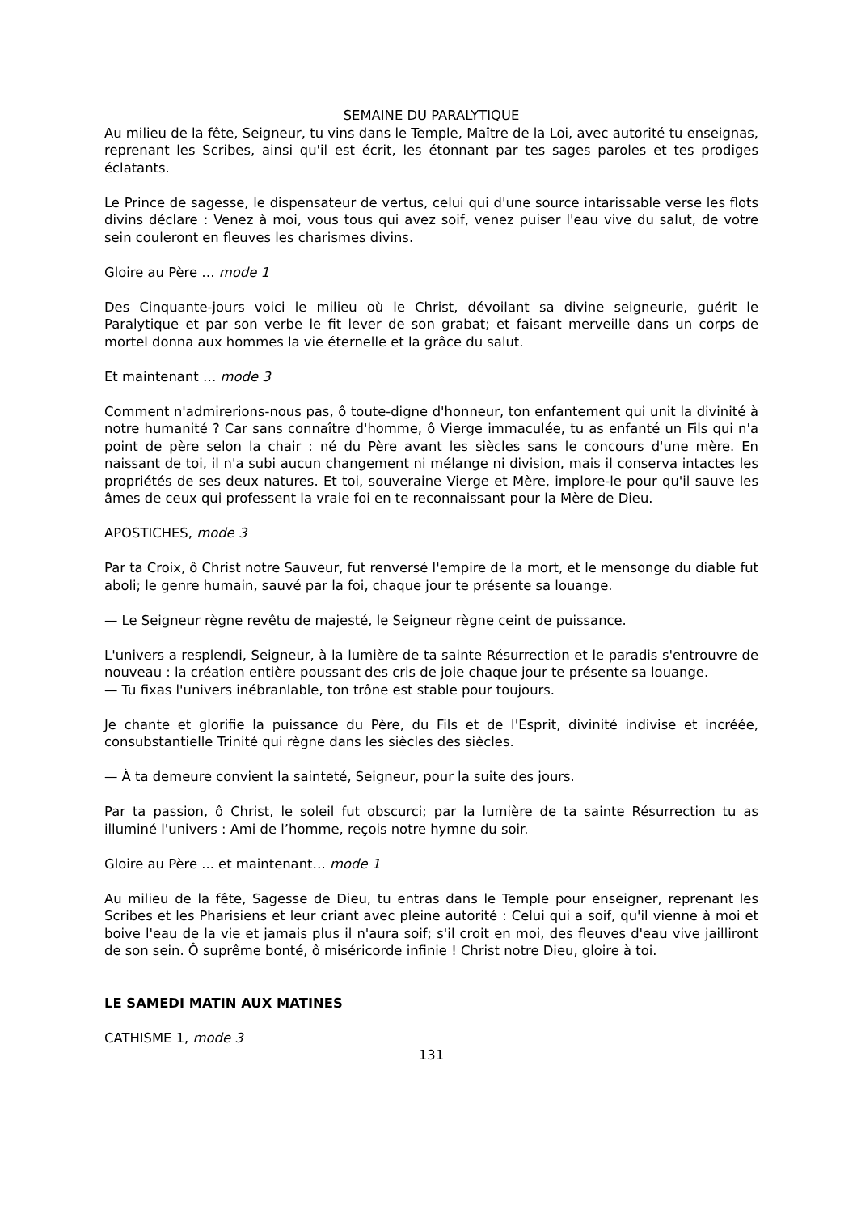SEMAINE DU PARALYTIQUE
Au milieu de la fête, Seigneur, tu vins dans le Temple, Maître de la Loi, avec autorité tu enseignas, reprenant les Scribes, ainsi qu'il est écrit, les étonnant par tes sages paroles et tes prodiges éclatants.
Le Prince de sagesse, le dispensateur de vertus, celui qui d'une source intarissable verse les flots divins déclare : Venez à moi, vous tous qui avez soif, venez puiser l'eau vive du salut, de votre sein couleront en fleuves les charismes divins.
Gloire au Père … mode 1
Des Cinquante-jours voici le milieu où le Christ, dévoilant sa divine seigneurie, guérit le Paralytique et par son verbe le fit lever de son grabat; et faisant merveille dans un corps de mortel donna aux hommes la vie éternelle et la grâce du salut.
Et maintenant … mode 3
Comment n'admirerions-nous pas, ô toute-digne d'honneur, ton enfantement qui unit la divinité à notre humanité ? Car sans connaître d'homme, ô Vierge immaculée, tu as enfanté un Fils qui n'a point de père selon la chair : né du Père avant les siècles sans le concours d'une mère. En naissant de toi, il n'a subi aucun changement ni mélange ni division, mais il conserva intactes les propriétés de ses deux natures. Et toi, souveraine Vierge et Mère, implore-le pour qu'il sauve les âmes de ceux qui professent la vraie foi en te reconnaissant pour la Mère de Dieu.
APOSTICHES, mode 3
Par ta Croix, ô Christ notre Sauveur, fut renversé l'empire de la mort, et le mensonge du diable fut aboli; le genre humain, sauvé par la foi, chaque jour te présente sa louange.
— Le Seigneur règne revêtu de majesté, le Seigneur règne ceint de puissance.
L'univers a resplendi, Seigneur, à la lumière de ta sainte Résurrection et le paradis s'entrouvre de nouveau : la création entière poussant des cris de joie chaque jour te présente sa louange.
— Tu fixas l'univers inébranlable, ton trône est stable pour toujours.
Je chante et glorifie la puissance du Père, du Fils et de l'Esprit, divinité indivise et incréée, consubstantielle Trinité qui règne dans les siècles des siècles.
— À ta demeure convient la sainteté, Seigneur, pour la suite des jours.
Par ta passion, ô Christ, le soleil fut obscurci; par la lumière de ta sainte Résurrection tu as illuminé l'univers : Ami de l’homme, reçois notre hymne du soir.
Gloire au Père ... et maintenant… mode 1
Au milieu de la fête, Sagesse de Dieu, tu entras dans le Temple pour enseigner, reprenant les Scribes et les Pharisiens et leur criant avec pleine autorité : Celui qui a soif, qu'il vienne à moi et boive l'eau de la vie et jamais plus il n'aura soif; s'il croit en moi, des fleuves d'eau vive jailliront de son sein. Ô suprême bonté, ô miséricorde infinie ! Christ notre Dieu, gloire à toi.
LE SAMEDI MATIN AUX MATINES
CATHISME 1, mode 3
131